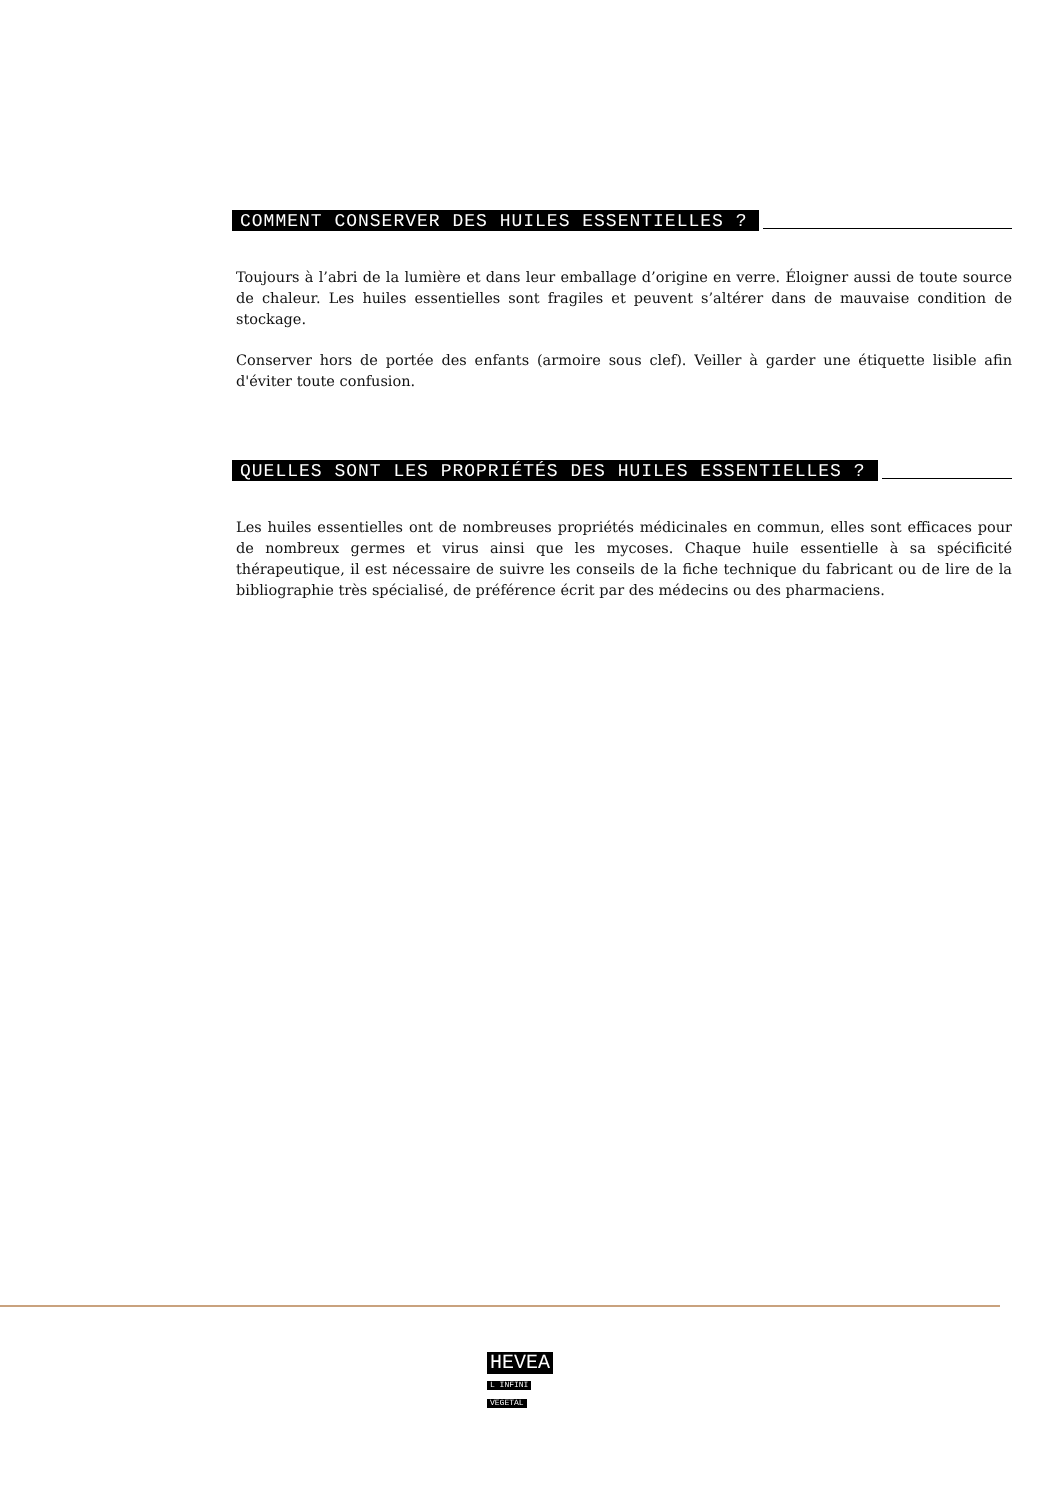COMMENT CONSERVER DES HUILES ESSENTIELLES ?
Toujours à l’abri de la lumière et dans leur emballage d’origine en verre. Éloigner aussi de toute source de chaleur. Les huiles essentielles sont fragiles et peuvent s’altérer dans de mauvaise condition de stockage.
Conserver hors de portée des enfants (armoire sous clef). Veiller à garder une étiquette lisible afin d'éviter toute confusion.
QUELLES SONT LES PROPRIÉTÉS DES HUILES ESSENTIELLES ?
Les huiles essentielles ont de nombreuses propriétés médicinales en commun, elles sont efficaces pour de nombreux germes et virus ainsi que les mycoses. Chaque huile essentielle à sa spécificité thérapeutique, il est nécessaire de suivre les conseils de la fiche technique du fabricant ou de lire de la bibliographie très spécialisé, de préférence écrit par des médecins ou des pharmaciens.
HEVEA
L INFINI
VEGETAL